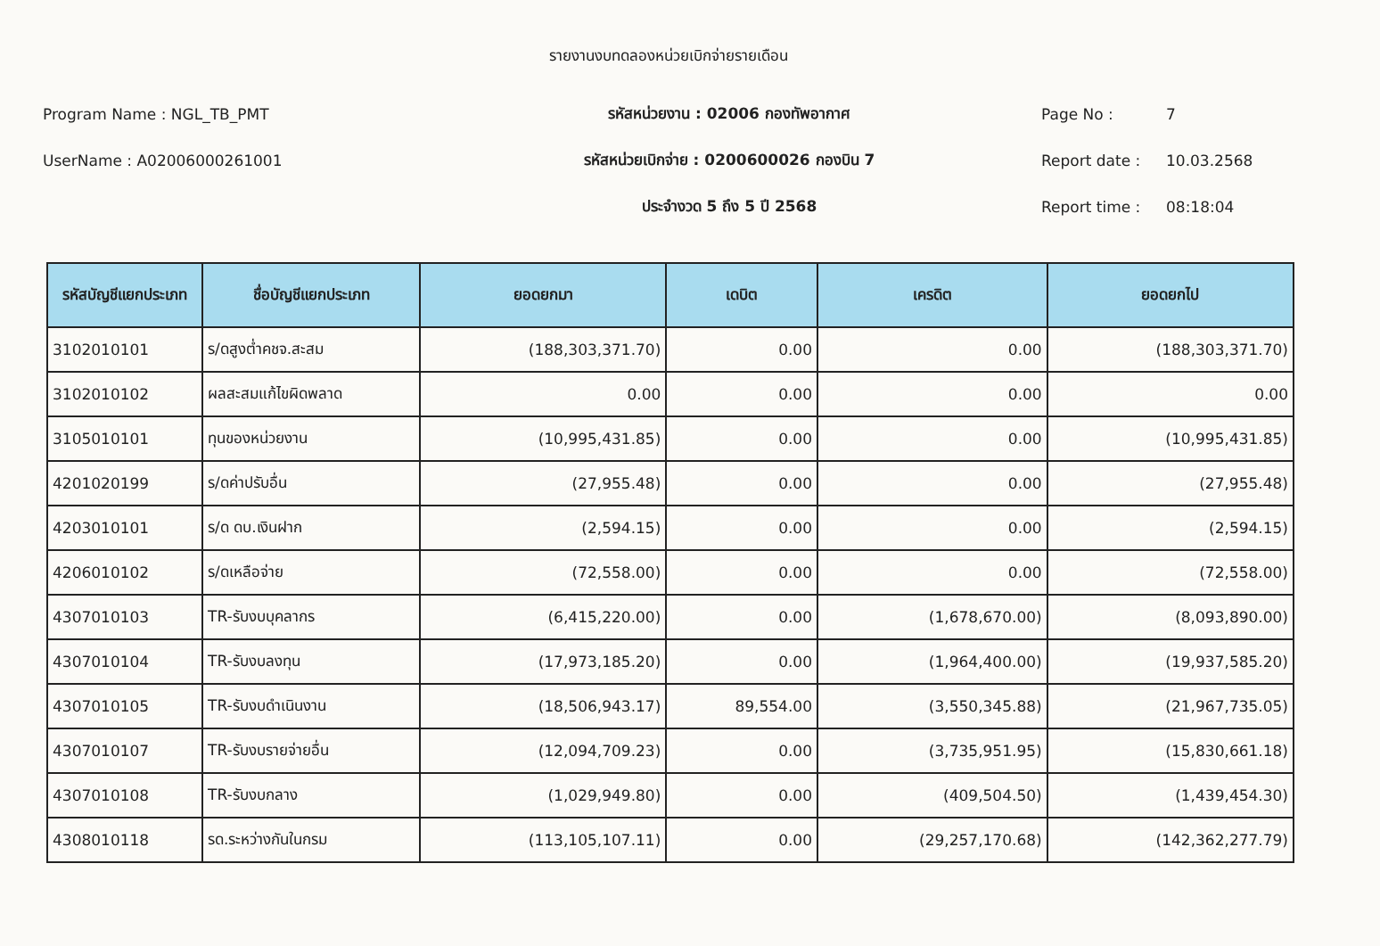รายงานงบทดลองหน่วยเบิกจ่ายรายเดือน
Program Name : NGL_TB_PMT
รหัสหน่วยงาน : 02006 กองทัพอากาศ
Page No : 7
UserName : A02006000261001
รหัสหน่วยเบิกจ่าย : 0200600026 กองบิน 7
Report date : 10.03.2568
ประจำงวด 5 ถึง 5 ปี 2568
Report time : 08:18:04
| รหัสบัญชีแยกประเภท | ชื่อบัญชีแยกประเภท | ยอดยกมา | เดบิต | เครดิต | ยอดยกไป |
| --- | --- | --- | --- | --- | --- |
| 3102010101 | ร/ดสูงต่ำคชจ.สะสม | (188,303,371.70) | 0.00 | 0.00 | (188,303,371.70) |
| 3102010102 | ผลสะสมแก้ไขผิดพลาด | 0.00 | 0.00 | 0.00 | 0.00 |
| 3105010101 | ทุนของหน่วยงาน | (10,995,431.85) | 0.00 | 0.00 | (10,995,431.85) |
| 4201020199 | ร/ดค่าปรับอื่น | (27,955.48) | 0.00 | 0.00 | (27,955.48) |
| 4203010101 | ร/ด ดบ.เงินฝาก | (2,594.15) | 0.00 | 0.00 | (2,594.15) |
| 4206010102 | ร/ดเหลือจ่าย | (72,558.00) | 0.00 | 0.00 | (72,558.00) |
| 4307010103 | TR-รับงบบุคลากร | (6,415,220.00) | 0.00 | (1,678,670.00) | (8,093,890.00) |
| 4307010104 | TR-รับงบลงทุน | (17,973,185.20) | 0.00 | (1,964,400.00) | (19,937,585.20) |
| 4307010105 | TR-รับงบดำเนินงาน | (18,506,943.17) | 89,554.00 | (3,550,345.88) | (21,967,735.05) |
| 4307010107 | TR-รับงบรายจ่ายอื่น | (12,094,709.23) | 0.00 | (3,735,951.95) | (15,830,661.18) |
| 4307010108 | TR-รับงบกลาง | (1,029,949.80) | 0.00 | (409,504.50) | (1,439,454.30) |
| 4308010118 | รด.ระหว่างกันในกรม | (113,105,107.11) | 0.00 | (29,257,170.68) | (142,362,277.79) |